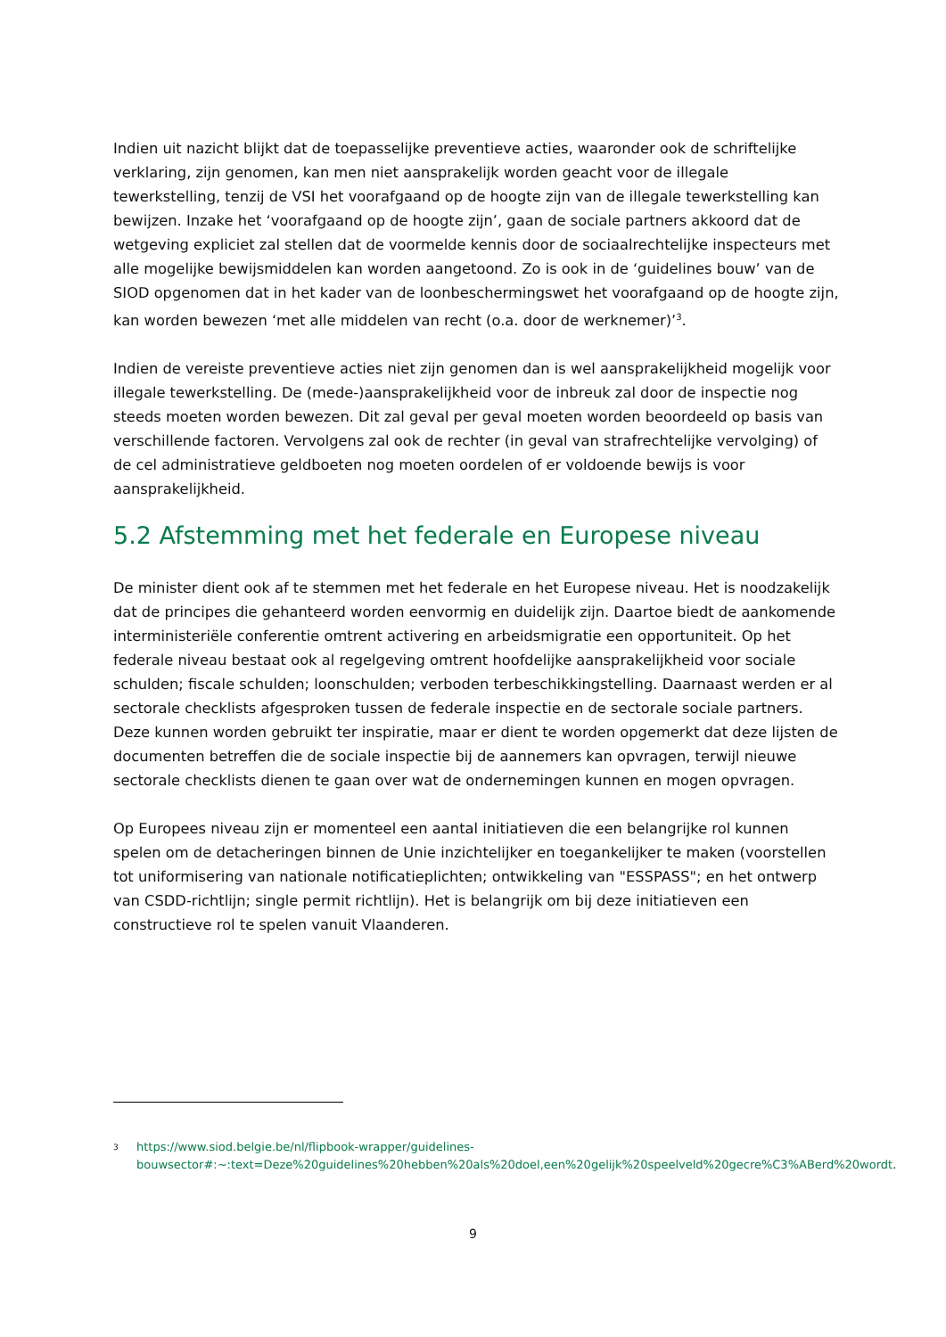Indien uit nazicht blijkt dat de toepasselijke preventieve acties, waaronder ook de schriftelijke verklaring, zijn genomen, kan men niet aansprakelijk worden geacht voor de illegale tewerkstelling, tenzij de VSI het voorafgaand op de hoogte zijn van de illegale tewerkstelling kan bewijzen. Inzake het ‘voorafgaand op de hoogte zijn’, gaan de sociale partners akkoord dat de wetgeving expliciet zal stellen dat de voormelde kennis door de sociaalrechtelijke inspecteurs met alle mogelijke bewijsmiddelen kan worden aangetoond. Zo is ook in de ‘guidelines bouw’ van de SIOD opgenomen dat in het kader van de loonbeschermingswet het voorafgaand op de hoogte zijn, kan worden bewezen ‘met alle middelen van recht (o.a. door de werknemer)’<sup>3</sup>.
Indien de vereiste preventieve acties niet zijn genomen dan is wel aansprakelijkheid mogelijk voor illegale tewerkstelling. De (mede-)aansprakelijkheid voor de inbreuk zal door de inspectie nog steeds moeten worden bewezen. Dit zal geval per geval moeten worden beoordeeld op basis van verschillende factoren. Vervolgens zal ook de rechter (in geval van strafrechtelijke vervolging) of de cel administratieve geldboeten nog moeten oordelen of er voldoende bewijs is voor aansprakelijkheid.
5.2 Afstemming met het federale en Europese niveau
De minister dient ook af te stemmen met het federale en het Europese niveau. Het is noodzakelijk dat de principes die gehanteerd worden eenvormig en duidelijk zijn. Daartoe biedt de aankomende interministeriële conferentie omtrent activering en arbeidsmigratie een opportuniteit. Op het federale niveau bestaat ook al regelgeving omtrent hoofdelijke aansprakelijkheid voor sociale schulden; fiscale schulden; loonschulden; verboden terbeschikkingstelling. Daarnaast werden er al sectorale checklists afgesproken tussen de federale inspectie en de sectorale sociale partners. Deze kunnen worden gebruikt ter inspiratie, maar er dient te worden opgemerkt dat deze lijsten de documenten betreffen die de sociale inspectie bij de aannemers kan opvragen, terwijl nieuwe sectorale checklists dienen te gaan over wat de ondernemingen kunnen en mogen opvragen.
Op Europees niveau zijn er momenteel een aantal initiatieven die een belangrijke rol kunnen spelen om de detacheringen binnen de Unie inzichtelijker en toegankelijker te maken (voorstellen tot uniformisering van nationale notificatieplichten; ontwikkeling van "ESSPASS"; en het ontwerp van CSDD-richtlijn; single permit richtlijn). Het is belangrijk om bij deze initiatieven een constructieve rol te spelen vanuit Vlaanderen.
3
https://www.siod.belgie.be/nl/flipbook-wrapper/guidelines-bouwsector#:~:text=Deze%20guidelines%20hebben%20als%20doel,een%20gelijk%20speelveld%20gecre%C3%ABerd%20wordt.
9